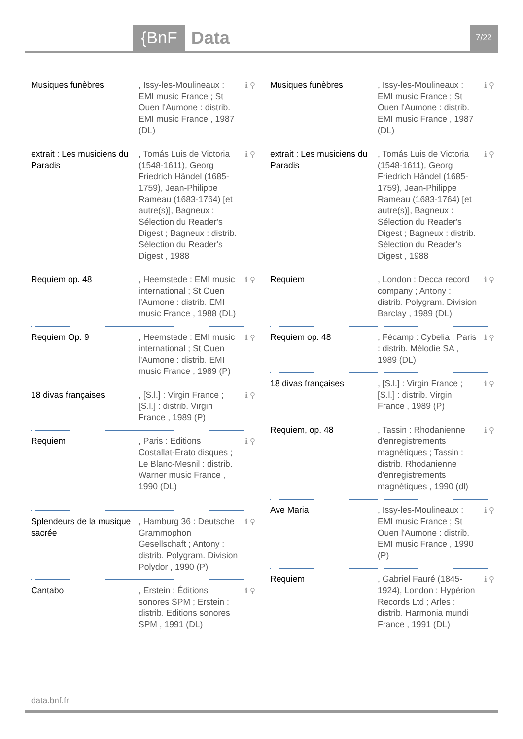{BnF Data 7/22
| Musiques funèbres | , Issy-les-Moulineaux : EMI music France ; St Ouen l'Aumone : distrib. EMI music France , 1987 (DL) | ℹ ⚲ |
| extrait : Les musiciens du Paradis | , Tomás Luis de Victoria (1548-1611), Georg Friedrich Händel (1685-1759), Jean-Philippe Rameau (1683-1764) [et autre(s)], Bagneux : Sélection du Reader's Digest ; Bagneux : distrib. Sélection du Reader's Digest , 1988 | ℹ ⚲ |
| Requiem op. 48 | , Heemstede : EMI music international ; St Ouen l'Aumone : distrib. EMI music France , 1988 (DL) | ℹ ⚲ |
| Requiem Op. 9 | , Heemstede : EMI music international ; St Ouen l'Aumone : distrib. EMI music France , 1989 (P) | ℹ ⚲ |
| 18 divas françaises | , [S.l.] : Virgin France ; [S.l.] : distrib. Virgin France , 1989 (P) | ℹ ⚲ |
| Requiem | , Paris : Editions Costallat-Erato disques ; Le Blanc-Mesnil : distrib. Warner music France , 1990 (DL) | ℹ ⚲ |
| Splendeurs de la musique sacrée | , Hamburg 36 : Deutsche Grammophon Gesellschaft ; Antony : distrib. Polygram. Division Polydor , 1990 (P) | ℹ ⚲ |
| Cantabo | , Erstein : Éditions sonores SPM ; Erstein : distrib. Editions sonores SPM , 1991 (DL) | ℹ ⚲ |
| Musiques funèbres | , Issy-les-Moulineaux : EMI music France ; St Ouen l'Aumone : distrib. EMI music France , 1987 (DL) | ℹ ⚲ |
| extrait : Les musiciens du Paradis | , Tomás Luis de Victoria (1548-1611), Georg Friedrich Händel (1685-1759), Jean-Philippe Rameau (1683-1764) [et autre(s)], Bagneux : Sélection du Reader's Digest ; Bagneux : distrib. Sélection du Reader's Digest , 1988 | ℹ ⚲ |
| Requiem | , London : Decca record company ; Antony : distrib. Polygram. Division Barclay , 1989 (DL) | ℹ ⚲ |
| Requiem op. 48 | , Fécamp : Cybelia ; Paris : distrib. Mélodie SA , 1989 (DL) | ℹ ⚲ |
| 18 divas françaises | , [S.l.] : Virgin France ; [S.l.] : distrib. Virgin France , 1989 (P) | ℹ ⚲ |
| Requiem, op. 48 | , Tassin : Rhodanienne d'enregistrements magnétiques ; Tassin : distrib. Rhodanienne d'enregistrements magnétiques , 1990 (dl) | ℹ ⚲ |
| Ave Maria | , Issy-les-Moulineaux : EMI music France ; St Ouen l'Aumone : distrib. EMI music France , 1990 (P) | ℹ ⚲ |
| Requiem | , Gabriel Fauré (1845-1924), London : Hypérion Records Ltd ; Arles : distrib. Harmonia mundi France , 1991 (DL) | ℹ ⚲ |
data.bnf.fr